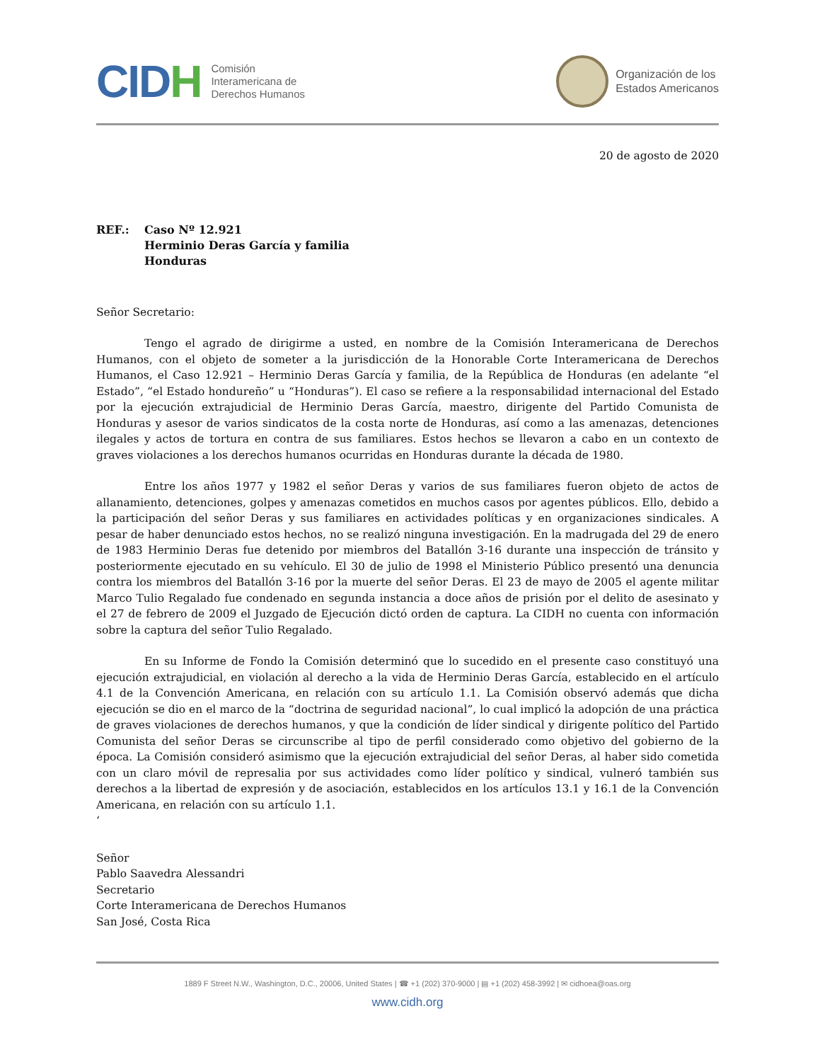CIDH
Comisión
Interamericana de
Derechos Humanos
Organización de los
Estados Americanos
20 de agosto de 2020
REF.: Caso Nº 12.921
Herminio Deras García y familia
Honduras
Señor Secretario:
Tengo el agrado de dirigirme a usted, en nombre de la Comisión Interamericana de Derechos Humanos, con el objeto de someter a la jurisdicción de la Honorable Corte Interamericana de Derechos Humanos, el Caso 12.921 – Herminio Deras García y familia, de la República de Honduras (en adelante “el Estado”, “el Estado hondureño” u “Honduras”). El caso se refiere a la responsabilidad internacional del Estado por la ejecución extrajudicial de Herminio Deras García, maestro, dirigente del Partido Comunista de Honduras y asesor de varios sindicatos de la costa norte de Honduras, así como a las amenazas, detenciones ilegales y actos de tortura en contra de sus familiares. Estos hechos se llevaron a cabo en un contexto de graves violaciones a los derechos humanos ocurridas en Honduras durante la década de 1980.
Entre los años 1977 y 1982 el señor Deras y varios de sus familiares fueron objeto de actos de allanamiento, detenciones, golpes y amenazas cometidos en muchos casos por agentes públicos. Ello, debido a la participación del señor Deras y sus familiares en actividades políticas y en organizaciones sindicales. A pesar de haber denunciado estos hechos, no se realizó ninguna investigación. En la madrugada del 29 de enero de 1983 Herminio Deras fue detenido por miembros del Batallón 3-16 durante una inspección de tránsito y posteriormente ejecutado en su vehículo. El 30 de julio de 1998 el Ministerio Público presentó una denuncia contra los miembros del Batallón 3-16 por la muerte del señor Deras. El 23 de mayo de 2005 el agente militar Marco Tulio Regalado fue condenado en segunda instancia a doce años de prisión por el delito de asesinato y el 27 de febrero de 2009 el Juzgado de Ejecución dictó orden de captura. La CIDH no cuenta con información sobre la captura del señor Tulio Regalado.
En su Informe de Fondo la Comisión determinó que lo sucedido en el presente caso constituyó una ejecución extrajudicial, en violación al derecho a la vida de Herminio Deras García, establecido en el artículo 4.1 de la Convención Americana, en relación con su artículo 1.1. La Comisión observó además que dicha ejecución se dio en el marco de la “doctrina de seguridad nacional”, lo cual implicó la adopción de una práctica de graves violaciones de derechos humanos, y que la condición de líder sindical y dirigente político del Partido Comunista del señor Deras se circunscribe al tipo de perfil considerado como objetivo del gobierno de la época. La Comisión consideró asimismo que la ejecución extrajudicial del señor Deras, al haber sido cometida con un claro móvil de represalia por sus actividades como líder político y sindical, vulneró también sus derechos a la libertad de expresión y de asociación, establecidos en los artículos 13.1 y 16.1 de la Convención Americana, en relación con su artículo 1.1.
‘
Señor
Pablo Saavedra Alessandri
Secretario
Corte Interamericana de Derechos Humanos
San José, Costa Rica
1889 F Street N.W., Washington, D.C., 20006, United States | ☎ +1 (202) 370-9000 | ▤ +1 (202) 458-3992 | ✉ cidhoea@oas.org
www.cidh.org